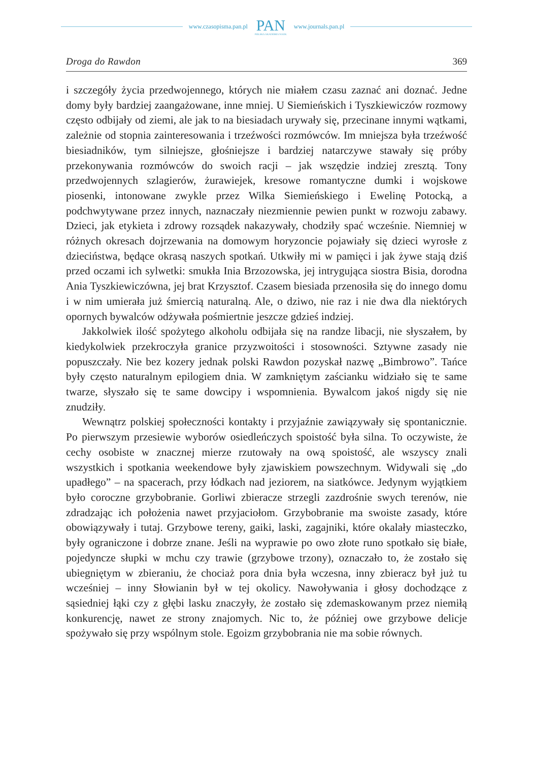www.czasopisma.pan.pl
PAN
POLSKA AKADEMIA NAUK
www.journals.pan.pl
Droga do Rawdon 369
i szczegóły życia przedwojennego, których nie miałem czasu zaznać ani doznać. Jedne domy były bardziej zaangażowane, inne mniej. U Siemieńskich i Tyszkiewiczów rozmowy często odbijały od ziemi, ale jak to na biesiadach urywały się, przecinane innymi wątkami, zależnie od stopnia zainteresowania i trzeźwości rozmówców. Im mniejsza była trzeźwość biesiadników, tym silniejsze, głośniejsze i bardziej natarczywe stawały się próby przekonywania rozmówców do swoich racji – jak wszędzie indziej zresztą. Tony przedwojennych szlagierów, żurawiejek, kresowe romantyczne dumki i wojskowe piosenki, intonowane zwykle przez Wilka Siemieńskiego i Ewelinę Potocką, a podchwytywane przez innych, naznaczały niezmiennie pewien punkt w rozwoju zabawy. Dzieci, jak etykieta i zdrowy rozsądek nakazywały, chodziły spać wcześnie. Niemniej w różnych okresach dojrzewania na domowym horyzoncie pojawiały się dzieci wyrosłe z dzieciństwa, będące okrasą naszych spotkań. Utkwiły mi w pamięci i jak żywe stają dziś przed oczami ich sylwetki: smukła Inia Brzozowska, jej intrygująca siostra Bisia, dorodna Ania Tyszkiewiczówna, jej brat Krzysztof. Czasem biesiada przenosiła się do innego domu i w nim umierała już śmiercią naturalną. Ale, o dziwo, nie raz i nie dwa dla niektórych opornych bywalców odżywała pośmiertnie jeszcze gdzieś indziej.
Jakkolwiek ilość spożytego alkoholu odbijała się na randze libacji, nie słyszałem, by kiedykolwiek przekroczyła granice przyzwoitości i stosowności. Sztywne zasady nie popuszczały. Nie bez kozery jednak polski Rawdon pozyskał nazwę „Bimbrowo”. Tańce były często naturalnym epilogiem dnia. W zamkniętym zaścianku widziało się te same twarze, słyszało się te same dowcipy i wspomnienia. Bywalcom jakoś nigdy się nie znudziły.
Wewnątrz polskiej społeczności kontakty i przyjaźnie zawiązywały się spontanicznie. Po pierwszym przesiewie wyborów osiedleńczych spoistość była silna. To oczywiste, że cechy osobiste w znacznej mierze rzutowały na ową spoistość, ale wszyscy znali wszystkich i spotkania weekendowe były zjawiskiem powszechnym. Widywali się „do upadłego” – na spacerach, przy łódkach nad jeziorem, na siatkówce. Jedynym wyjątkiem było coroczne grzybobranie. Gorliwi zbieracze strzegli zazdrośnie swych terenów, nie zdradzając ich położenia nawet przyjaciołom. Grzybobranie ma swoiste zasady, które obowiązywały i tutaj. Grzybowe tereny, gaiki, laski, zagajniki, które okalały miasteczko, były ograniczone i dobrze znane. Jeśli na wyprawie po owo złote runo spotkało się białe, pojedyncze słupki w mchu czy trawie (grzybowe trzony), oznaczało to, że zostało się ubiegniętym w zbieraniu, że chociaż pora dnia była wczesna, inny zbieracz był już tu wcześniej – inny Słowianin był w tej okolicy. Nawoływania i głosy dochodzące z sąsiedniej łąki czy z głębi lasku znaczyły, że zostało się zdemaskowanym przez niemiłą konkurencję, nawet ze strony znajomych. Nic to, że później owe grzybowe delicje spożywało się przy wspólnym stole. Egoizm grzybobrania nie ma sobie równych.